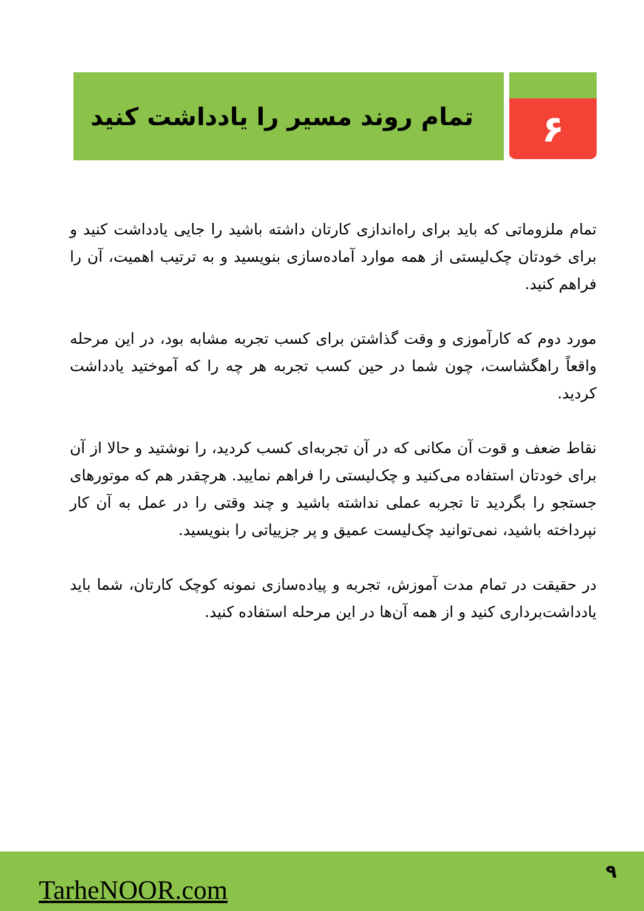۶
تمام روند مسیر را یادداشت کنید
تمام ملزوماتی که باید برای راه‌اندازی کارتان داشته باشید را جایی یادداشت کنید و برای خودتان چک‌لیستی از همه موارد آماده‌سازی بنویسید و به ترتیب اهمیت، آن را فراهم کنید.
مورد دوم که کارآموزی و وقت گذاشتن برای کسب تجربه مشابه بود، در این مرحله واقعاً راهگشاست، چون شما در حین کسب تجربه هر چه را که آموختید یادداشت کردید.
نقاط ضعف و قوت آن مکانی که در آن تجربه‌ای کسب کردید، را نوشتید و حالا از آن برای خودتان استفاده می‌کنید و چک‌لیستی را فراهم نمایید. هرچقدر هم که موتورهای جستجو را بگردید تا تجربه عملی نداشته باشید و چند وقتی را در عمل به آن کار نپرداخته باشید، نمی‌توانید چک‌لیست عمیق و پر جزییاتی را بنویسید.
در حقیقت در تمام مدت آموزش، تجربه و پیاده‌سازی نمونه کوچک کارتان، شما باید یادداشت‌برداری کنید و از همه آن‌ها در این مرحله استفاده کنید.
TarheNOOR.com
۹